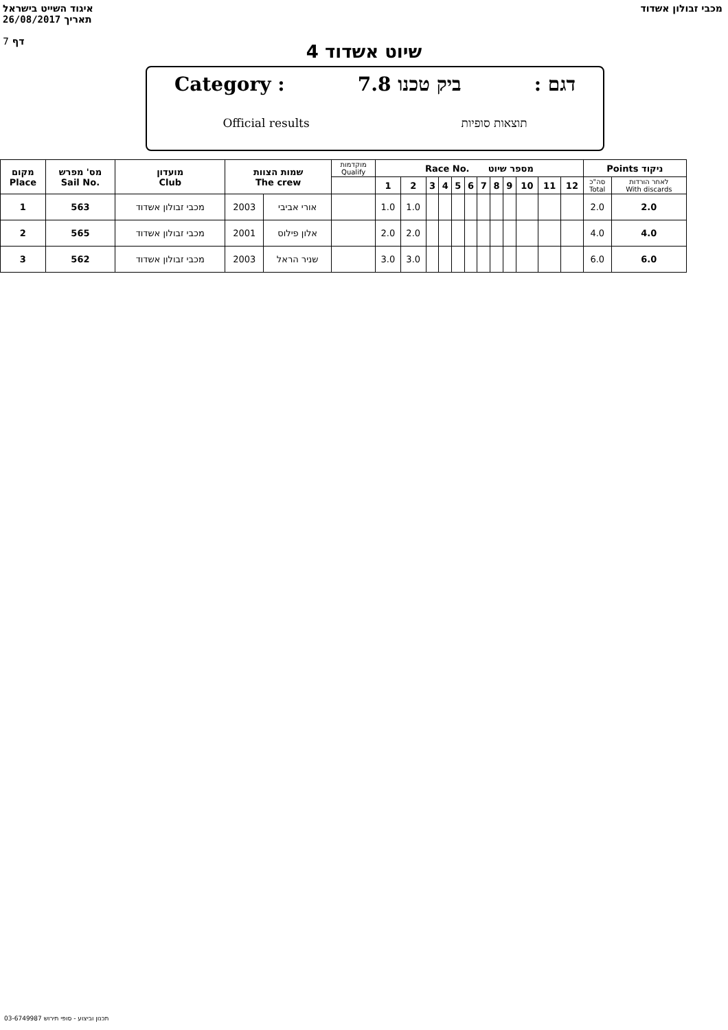איגוד השייט בישראל
26/08/2017 תאריך
7 דף
מכבי זבולון אשדוד
שיוט אשדוד 4
Category : ביק טכנו 7.8: דגם
Official results תוצאות סופיות
| מקום Place | מס' מפרש Sail No. | מועדון Club | שמות הצוות The crew | | מוקדמות Qualify | Race No. מספר שיוט | | | | | | | | | | | | Points ניקוד | |
| --- | --- | --- | --- | --- | --- | --- | --- | --- | --- | --- | --- | --- | --- | --- | --- | --- | --- | --- | --- |
| | | | | | | 1 | 2 | 3 | 4 | 5 | 6 | 7 | 8 | 9 | 10 | 11 | 12 | סה"כ Total | לאחר הורדות With discards |
| 1 | 563 | מכבי זבולון אשדוד | 2003 | אורי אביבי | | 1.0 | 1.0 | | | | | | | | | | | 2.0 | 2.0 |
| 2 | 565 | מכבי זבולון אשדוד | 2001 | אלון פילוס | | 2.0 | 2.0 | | | | | | | | | | | 4.0 | 4.0 |
| 3 | 562 | מכבי זבולון אשדוד | 2003 | שניר הראל | | 3.0 | 3.0 | | | | | | | | | | | 6.0 | 6.0 |
תכנון וביצוע - סופי תירוש 03-6749987